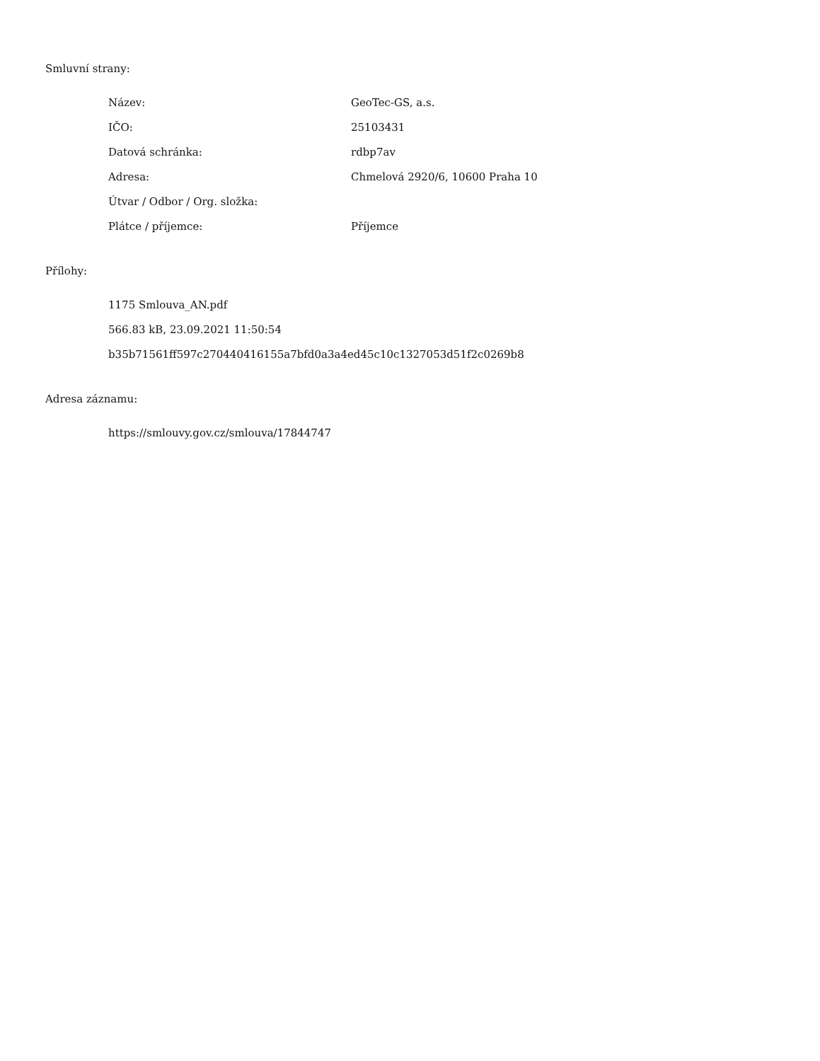Smluvní strany:
| Název: | GeoTec-GS, a.s. |
| IČO: | 25103431 |
| Datová schránka: | rdbp7av |
| Adresa: | Chmelová 2920/6, 10600 Praha 10 |
| Útvar / Odbor / Org. složka: | |
| Plátce / příjemce: | Příjemce |
Přílohy:
1175 Smlouva_AN.pdf
566.83 kB, 23.09.2021 11:50:54
b35b71561ff597c270440416155a7bfd0a3a4ed45c10c1327053d51f2c0269b8
Adresa záznamu:
https://smlouvy.gov.cz/smlouva/17844747